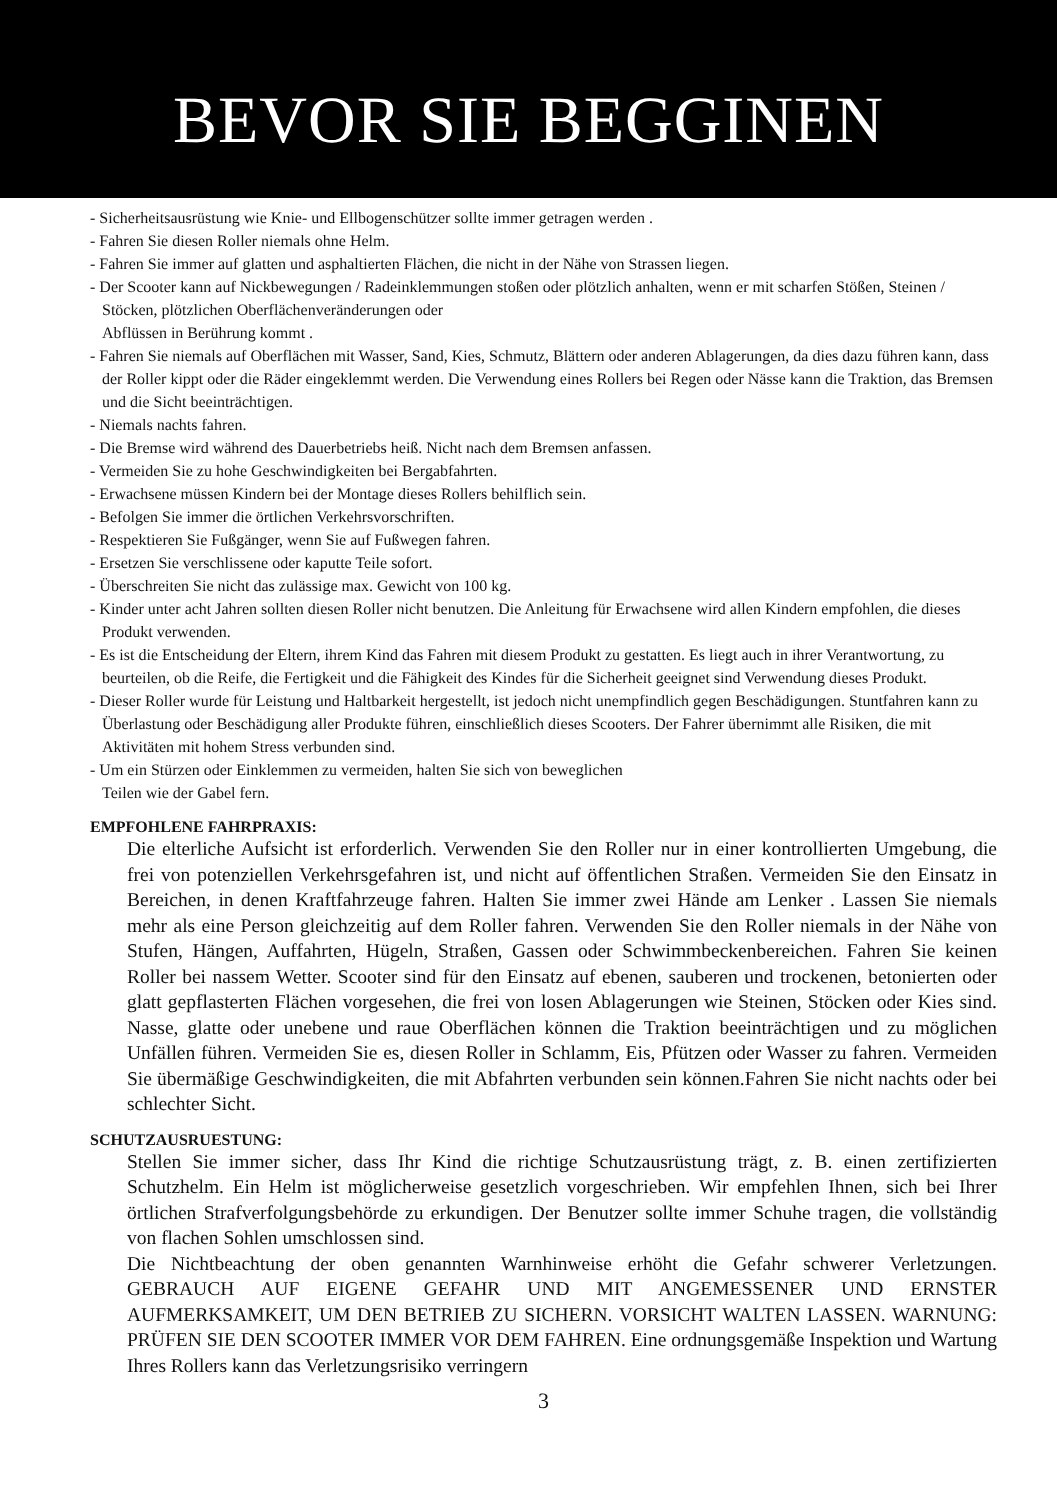BEVOR SIE BEGGINEN
- Sicherheitsausrüstung wie Knie- und Ellbogenschützer sollte immer getragen werden .
- Fahren Sie diesen Roller niemals ohne Helm.
- Fahren Sie immer auf glatten und asphaltierten Flächen, die nicht in der Nähe von Strassen liegen.
- Der Scooter kann auf Nickbewegungen / Radeinklemmungen stoßen oder plötzlich anhalten, wenn er mit scharfen Stößen, Steinen / Stöcken, plötzlichen Oberflächenveränderungen oder
Abflüssen in Berührung kommt .
- Fahren Sie niemals auf Oberflächen mit Wasser, Sand, Kies, Schmutz, Blättern oder anderen Ablagerungen, da dies dazu führen kann, dass der Roller kippt oder die Räder eingeklemmt werden. Die Verwendung eines Rollers bei Regen oder Nässe kann die Traktion, das Bremsen und die Sicht beeinträchtigen.
- Niemals nachts fahren.
- Die Bremse wird während des Dauerbetriebs heiß. Nicht nach dem Bremsen anfassen.
- Vermeiden Sie zu hohe Geschwindigkeiten bei Bergabfahrten.
- Erwachsene müssen Kindern bei der Montage dieses Rollers behilflich sein.
- Befolgen Sie immer die örtlichen Verkehrsvorschriften.
- Respektieren Sie Fußgänger, wenn Sie auf Fußwegen fahren.
- Ersetzen Sie verschlissene oder kaputte Teile sofort.
- Überschreiten Sie nicht das zulässige max. Gewicht von 100 kg.
- Kinder unter acht Jahren sollten diesen Roller nicht benutzen. Die Anleitung für Erwachsene wird allen Kindern empfohlen, die dieses Produkt verwenden.
- Es ist die Entscheidung der Eltern, ihrem Kind das Fahren mit diesem Produkt zu gestatten. Es liegt auch in ihrer Verantwortung, zu beurteilen, ob die Reife, die Fertigkeit und die Fähigkeit des Kindes für die Sicherheit geeignet sind Verwendung dieses Produkt.
- Dieser Roller wurde für Leistung und Haltbarkeit hergestellt, ist jedoch nicht unempfindlich gegen Beschädigungen. Stuntfahren kann zu Überlastung oder Beschädigung aller Produkte führen, einschließlich dieses Scooters. Der Fahrer übernimmt alle Risiken, die mit Aktivitäten mit hohem Stress verbunden sind.
- Um ein Stürzen oder Einklemmen zu vermeiden, halten Sie sich von beweglichen
Teilen wie der Gabel fern.
EMPFOHLENE FAHRPRAXIS:
Die elterliche Aufsicht ist erforderlich. Verwenden Sie den Roller nur in einer kontrollierten Umgebung, die frei von potenziellen Verkehrsgefahren ist, und nicht auf öffentlichen Straßen. Vermeiden Sie den Einsatz in Bereichen, in denen Kraftfahrzeuge fahren. Halten Sie immer zwei Hände am Lenker . Lassen Sie niemals mehr als eine Person gleichzeitig auf dem Roller fahren. Verwenden Sie den Roller niemals in der Nähe von Stufen, Hängen, Auffahrten, Hügeln, Straßen, Gassen oder Schwimmbeckenbereichen. Fahren Sie keinen Roller bei nassem Wetter. Scooter sind für den Einsatz auf ebenen, sauberen und trockenen, betonierten oder glatt gepflasterten Flächen vorgesehen, die frei von losen Ablagerungen wie Steinen, Stöcken oder Kies sind. Nasse, glatte oder unebene und raue Oberflächen können die Traktion beeinträchtigen und zu möglichen Unfällen führen. Vermeiden Sie es, diesen Roller in Schlamm, Eis, Pfützen oder Wasser zu fahren. Vermeiden Sie übermäßige Geschwindigkeiten, die mit Abfahrten verbunden sein können.Fahren Sie nicht nachts oder bei schlechter Sicht.
SCHUTZAUSRUESTUNG:
Stellen Sie immer sicher, dass Ihr Kind die richtige Schutzausrüstung trägt, z. B. einen zertifizierten Schutzhelm. Ein Helm ist möglicherweise gesetzlich vorgeschrieben. Wir empfehlen Ihnen, sich bei Ihrer örtlichen Strafverfolgungsbehörde zu erkundigen. Der Benutzer sollte immer Schuhe tragen, die vollständig von flachen Sohlen umschlossen sind.
Die Nichtbeachtung der oben genannten Warnhinweise erhöht die Gefahr schwerer Verletzungen. GEBRAUCH AUF EIGENE GEFAHR UND MIT ANGEMESSENER UND ERNSTER AUFMERKSAMKEIT, UM DEN BETRIEB ZU SICHERN. VORSICHT WALTEN LASSEN. WARNUNG: PRÜFEN SIE DEN SCOOTER IMMER VOR DEM FAHREN. Eine ordnungsgemäße Inspektion und Wartung Ihres Rollers kann das Verletzungsrisiko verringern
3